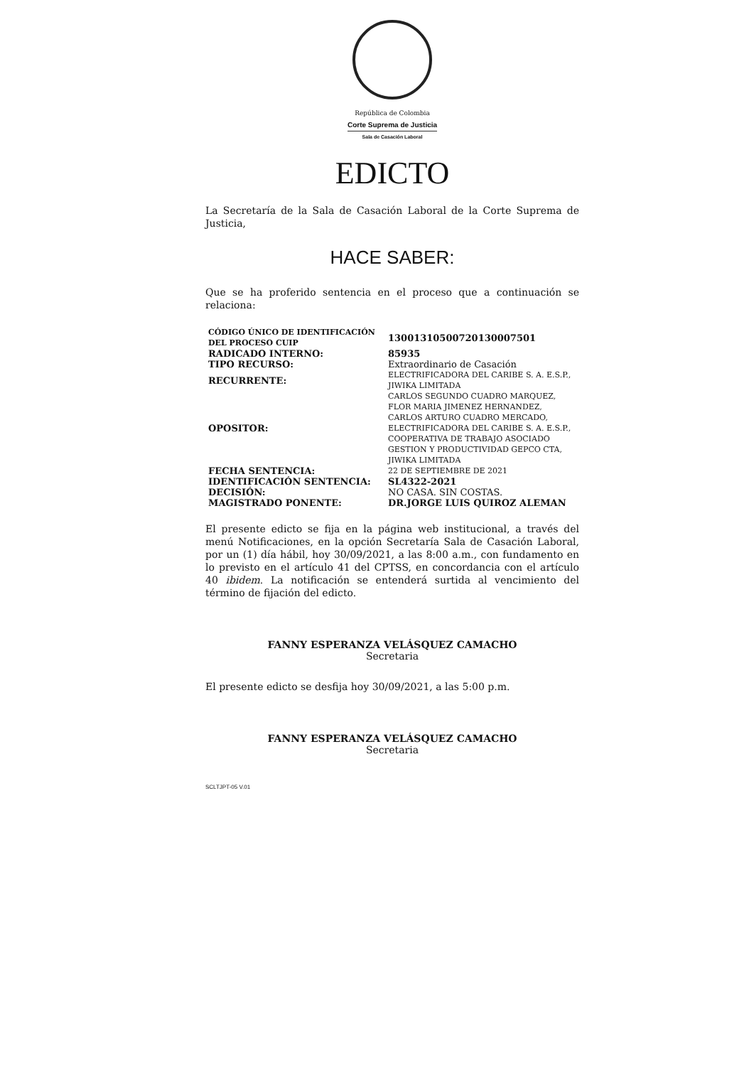República de Colombia
Corte Suprema de Justicia
Sala de Casación Laboral
EDICTO
La Secretaría de la Sala de Casación Laboral de la Corte Suprema de Justicia,
HACE SABER:
Que se ha proferido sentencia en el proceso que a continuación se relaciona:
| CÓDIGO ÚNICO DE IDENTIFICACIÓN DEL PROCESO CUIP | 13001310500720130007501 |
| RADICADO INTERNO: | 85935 |
| TIPO RECURSO: | Extraordinario de Casación |
| RECURRENTE: | ELECTRIFICADORA DEL CARIBE S. A. E.S.P., JIWIKA LIMITADA |
| OPOSITOR: | CARLOS SEGUNDO CUADRO MARQUEZ, FLOR MARIA JIMENEZ HERNANDEZ, CARLOS ARTURO CUADRO MERCADO, ELECTRIFICADORA DEL CARIBE S. A. E.S.P., COOPERATIVA DE TRABAJO ASOCIADO GESTION Y PRODUCTIVIDAD GEPCO CTA, JIWIKA LIMITADA |
| FECHA SENTENCIA: | 22 DE SEPTIEMBRE DE 2021 |
| IDENTIFICACIÓN SENTENCIA: | SL4322-2021 |
| DECISIÓN: | NO CASA. SIN COSTAS. |
| MAGISTRADO PONENTE: | DR.JORGE LUIS QUIROZ ALEMAN |
El presente edicto se fija en la página web institucional, a través del menú Notificaciones, en la opción Secretaría Sala de Casación Laboral, por un (1) día hábil, hoy 30/09/2021, a las 8:00 a.m., con fundamento en lo previsto en el artículo 41 del CPTSS, en concordancia con el artículo 40 ibidem. La notificación se entenderá surtida al vencimiento del término de fijación del edicto.
FANNY ESPERANZA VELÁSQUEZ CAMACHO
Secretaria
El presente edicto se desfija hoy 30/09/2021, a las 5:00 p.m.
FANNY ESPERANZA VELÁSQUEZ CAMACHO
Secretaria
SCLTJPT-05 V.01